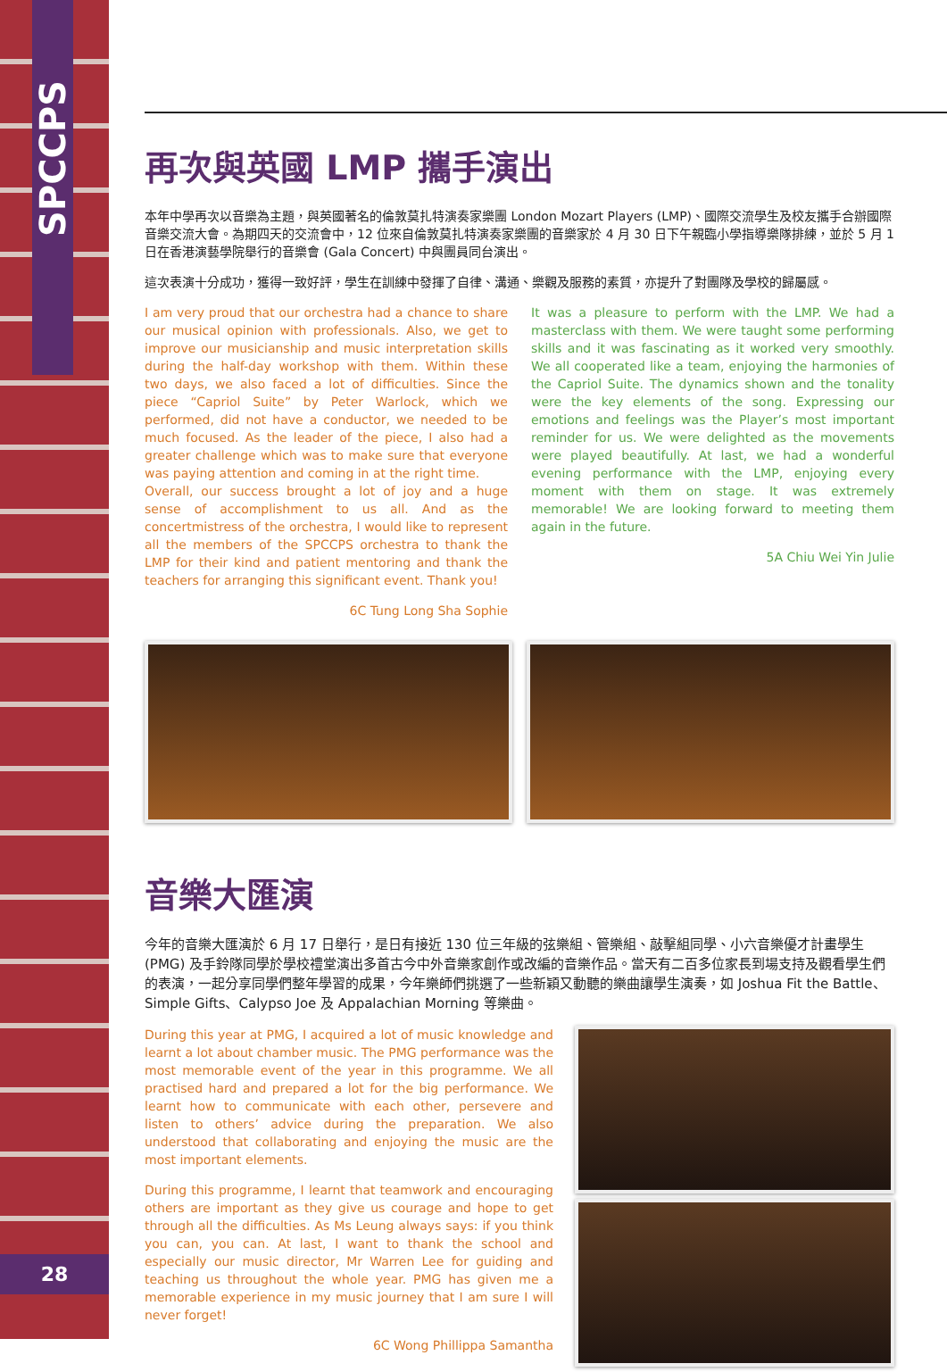SPCCPS
28
再次與英國 LMP 攜手演出
本年中學再次以音樂為主題，與英國著名的倫敦莫扎特演奏家樂團 London Mozart Players (LMP)、國際交流學生及校友攜手合辦國際音樂交流大會。為期四天的交流會中，12 位來自倫敦莫扎特演奏家樂團的音樂家於 4 月 30 日下午親臨小學指導樂隊排練，並於 5 月 1 日在香港演藝學院舉行的音樂會 (Gala Concert) 中與團員同台演出。
這次表演十分成功，獲得一致好評，學生在訓練中發揮了自律、溝通、樂觀及服務的素質，亦提升了對團隊及學校的歸屬感。
I am very proud that our orchestra had a chance to share our musical opinion with professionals. Also, we get to improve our musicianship and music interpretation skills during the half-day workshop with them. Within these two days, we also faced a lot of difficulties. Since the piece “Capriol Suite” by Peter Warlock, which we performed, did not have a conductor, we needed to be much focused. As the leader of the piece, I also had a greater challenge which was to make sure that everyone was paying attention and coming in at the right time.
Overall, our success brought a lot of joy and a huge sense of accomplishment to us all. And as the concertmistress of the orchestra, I would like to represent all the members of the SPCCPS orchestra to thank the LMP for their kind and patient mentoring and thank the teachers for arranging this significant event. Thank you!
6C Tung Long Sha Sophie
It was a pleasure to perform with the LMP. We had a masterclass with them. We were taught some performing skills and it was fascinating as it worked very smoothly. We all cooperated like a team, enjoying the harmonies of the Capriol Suite. The dynamics shown and the tonality were the key elements of the song. Expressing our emotions and feelings was the Player’s most important reminder for us. We were delighted as the movements were played beautifully. At last, we had a wonderful evening performance with the LMP, enjoying every moment with them on stage. It was extremely memorable! We are looking forward to meeting them again in the future.
5A Chiu Wei Yin Julie
音樂大匯演
今年的音樂大匯演於 6 月 17 日舉行，是日有接近 130 位三年級的弦樂組、管樂組、敲擊組同學、小六音樂優才計畫學生 (PMG) 及手鈴隊同學於學校禮堂演出多首古今中外音樂家創作或改編的音樂作品。當天有二百多位家長到場支持及觀看學生們的表演，一起分享同學們整年學習的成果，今年樂師們挑選了一些新穎又動聽的樂曲讓學生演奏，如 Joshua Fit the Battle、Simple Gifts、Calypso Joe 及 Appalachian Morning 等樂曲。
During this year at PMG, I acquired a lot of music knowledge and learnt a lot about chamber music. The PMG performance was the most memorable event of the year in this programme. We all practised hard and prepared a lot for the big performance. We learnt how to communicate with each other, persevere and listen to others’ advice during the preparation. We also understood that collaborating and enjoying the music are the most important elements.
During this programme, I learnt that teamwork and encouraging others are important as they give us courage and hope to get through all the difficulties. As Ms Leung always says: if you think you can, you can. At last, I want to thank the school and especially our music director, Mr Warren Lee for guiding and teaching us throughout the whole year. PMG has given me a memorable experience in my music journey that I am sure I will never forget!
6C Wong Phillippa Samantha